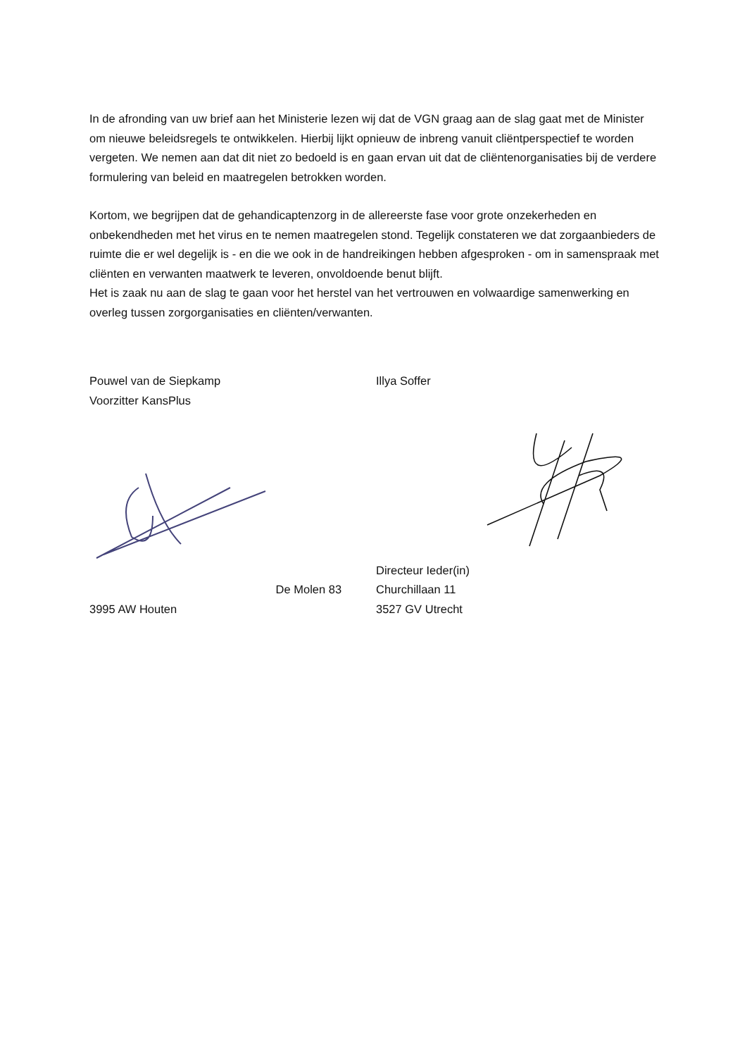In de afronding van uw brief aan het Ministerie lezen wij dat de VGN graag aan de slag gaat met de Minister om nieuwe beleidsregels te ontwikkelen. Hierbij lijkt opnieuw de inbreng vanuit cliëntperspectief te worden vergeten. We nemen aan dat dit niet zo bedoeld is en gaan ervan uit dat de cliëntenorganisaties bij de verdere formulering van beleid en maatregelen betrokken worden.
Kortom, we begrijpen dat de gehandicaptenzorg in de allereerste fase voor grote onzekerheden en onbekendheden met het virus en te nemen maatregelen stond. Tegelijk constateren we dat zorgaanbieders de ruimte die er wel degelijk is - en die we ook in de handreikingen hebben afgesproken - om in samenspraak met cliënten en verwanten maatwerk te leveren, onvoldoende benut blijft.
Het is zaak nu aan de slag te gaan voor het herstel van het vertrouwen en volwaardige samenwerking en overleg tussen zorgorganisaties en cliënten/verwanten.
Pouwel van de Siepkamp
Voorzitter KansPlus De Molen 83
3995 AW Houten
Illya Soffer
Directeur Ieder(in) Churchillaan 11
3527 GV Utrecht